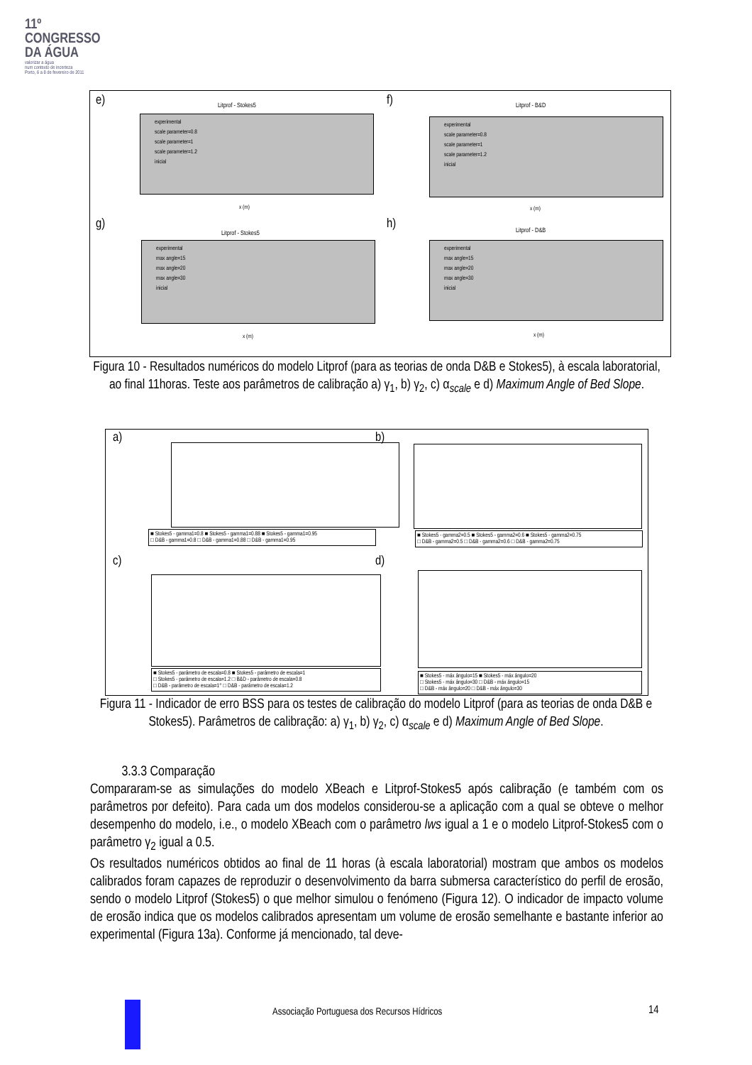11º
CONGRESSO
DA ÁGUA
valorizar a água
num contexto de incerteza
Porto, 6 a 8 de fevereiro de 2011
e) Litprof - Stokes5
experimental
scale parameter=0.8
scale parameter=1
scale parameter=1.2
inicial
x (m)
f) Litprof - B&D
experimental
scale parameter=0.8
scale parameter=1
scale parameter=1.2
inicial
x (m)
g)
Litprof - Stokes5
experimental
max angle=15
max angle=20
max angle=30
inicial
x (m)
h) Litprof - D&B
experimental
max angle=15
max angle=20
max angle=30
inicial
x (m)
Figura 10 - Resultados numéricos do modelo Litprof (para as teorias de onda D&B e Stokes5), à escala laboratorial, ao final 11horas. Teste aos parâmetros de calibração a) γ<sub>1</sub>, b) γ<sub>2</sub>, c) α<sub>scale</sub> e d) Maximum Angle of Bed Slope.
a)
■ Stokes5 - gamma1=0.8 ■ Stokes5 - gamma1=0.88 ■ Stokes5 - gamma1=0.95
□ D&B - gamma1=0.8 □ D&B - gamma1=0.88 □ D&B - gamma1=0.95
b)
■ Stokes5 - gamma2=0.5 ■ Stokes5 - gamma2=0.6 ■ Stokes5 - gamma2=0.75
□ D&B - gamma2=0.5 □ D&B - gamma2=0.6 □ D&B - gamma2=0.75
c)
■ Stokes5 - parâmetro de escala=0.8 ■ Stokes5 - parâmetro de escala=1
□ Stokes5 - parâmetro de escala=1.2 □ B&D - parâmetro de escala=0.8
□ D&B - parâmetro de escala=1° □ D&B - parâmetro de escala=1.2
d)
■ Stokes5 - máx ângulo=15 ■ Stokes5 - máx ângulo=20
□ Stokes5 - máx ângulo=30 □ D&B - máx ângulo=15
□ D&B - máx ângulo=20 □ D&B - máx ângulo=30
Figura 11 - Indicador de erro BSS para os testes de calibração do modelo Litprof (para as teorias de onda D&B e Stokes5). Parâmetros de calibração: a) γ<sub>1</sub>, b) γ<sub>2</sub>, c) α<sub>scale</sub> e d) Maximum Angle of Bed Slope.
3.3.3 Comparação
Compararam-se as simulações do modelo XBeach e Litprof-Stokes5 após calibração (e também com os parâmetros por defeito). Para cada um dos modelos considerou-se a aplicação com a qual se obteve o melhor desempenho do modelo, i.e., o modelo XBeach com o parâmetro lws igual a 1 e o modelo Litprof-Stokes5 com o parâmetro γ<sub>2</sub> igual a 0.5.
Os resultados numéricos obtidos ao final de 11 horas (à escala laboratorial) mostram que ambos os modelos calibrados foram capazes de reproduzir o desenvolvimento da barra submersa característico do perfil de erosão, sendo o modelo Litprof (Stokes5) o que melhor simulou o fenómeno (Figura 12). O indicador de impacto volume de erosão indica que os modelos calibrados apresentam um volume de erosão semelhante e bastante inferior ao experimental (Figura 13a). Conforme já mencionado, tal deve-
Associação Portuguesa dos Recursos Hídricos
14